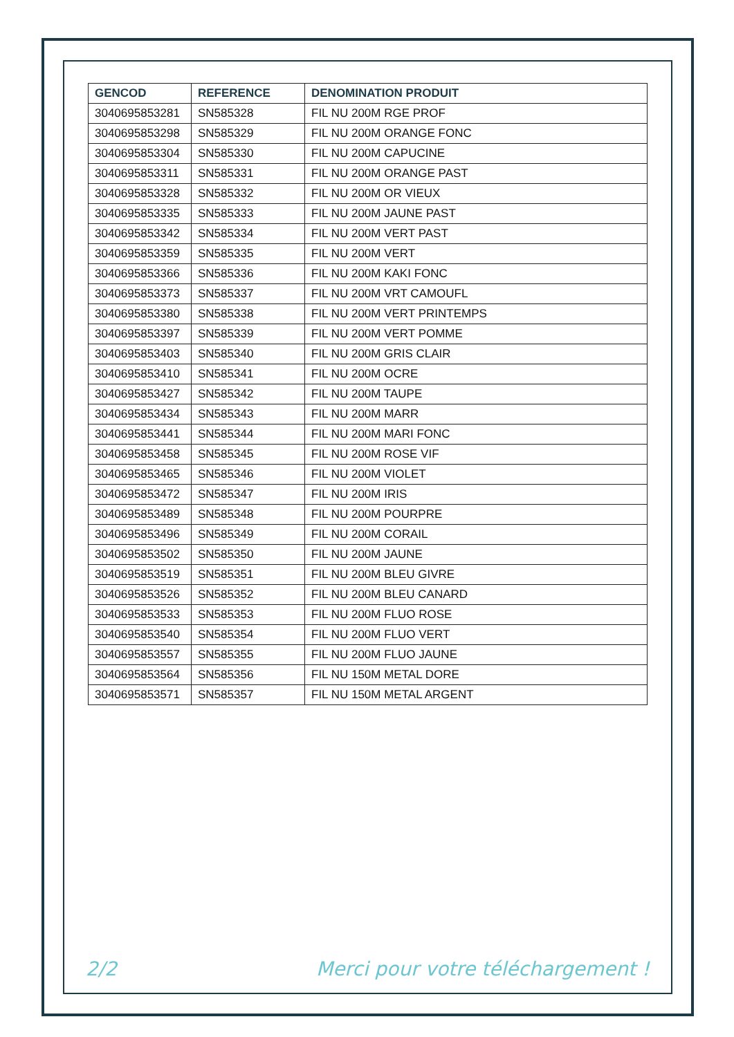| GENCOD | REFERENCE | DENOMINATION PRODUIT |
| --- | --- | --- |
| 3040695853281 | SN585328 | FIL NU 200M RGE PROF |
| 3040695853298 | SN585329 | FIL NU 200M ORANGE FONC |
| 3040695853304 | SN585330 | FIL NU 200M CAPUCINE |
| 3040695853311 | SN585331 | FIL NU 200M ORANGE PAST |
| 3040695853328 | SN585332 | FIL NU 200M OR VIEUX |
| 3040695853335 | SN585333 | FIL NU 200M JAUNE PAST |
| 3040695853342 | SN585334 | FIL NU 200M VERT PAST |
| 3040695853359 | SN585335 | FIL NU 200M VERT |
| 3040695853366 | SN585336 | FIL NU 200M KAKI FONC |
| 3040695853373 | SN585337 | FIL NU 200M VRT CAMOUFL |
| 3040695853380 | SN585338 | FIL NU 200M VERT PRINTEMPS |
| 3040695853397 | SN585339 | FIL NU 200M VERT POMME |
| 3040695853403 | SN585340 | FIL NU 200M GRIS CLAIR |
| 3040695853410 | SN585341 | FIL NU 200M OCRE |
| 3040695853427 | SN585342 | FIL NU 200M TAUPE |
| 3040695853434 | SN585343 | FIL NU 200M MARR |
| 3040695853441 | SN585344 | FIL NU 200M MARI FONC |
| 3040695853458 | SN585345 | FIL NU 200M ROSE VIF |
| 3040695853465 | SN585346 | FIL NU 200M VIOLET |
| 3040695853472 | SN585347 | FIL NU 200M IRIS |
| 3040695853489 | SN585348 | FIL NU 200M POURPRE |
| 3040695853496 | SN585349 | FIL NU 200M CORAIL |
| 3040695853502 | SN585350 | FIL NU 200M JAUNE |
| 3040695853519 | SN585351 | FIL NU 200M BLEU GIVRE |
| 3040695853526 | SN585352 | FIL NU 200M BLEU CANARD |
| 3040695853533 | SN585353 | FIL NU 200M FLUO ROSE |
| 3040695853540 | SN585354 | FIL NU 200M FLUO VERT |
| 3040695853557 | SN585355 | FIL NU 200M FLUO JAUNE |
| 3040695853564 | SN585356 | FIL NU 150M METAL DORE |
| 3040695853571 | SN585357 | FIL NU 150M METAL ARGENT |
2/2 Merci pour votre téléchargement !